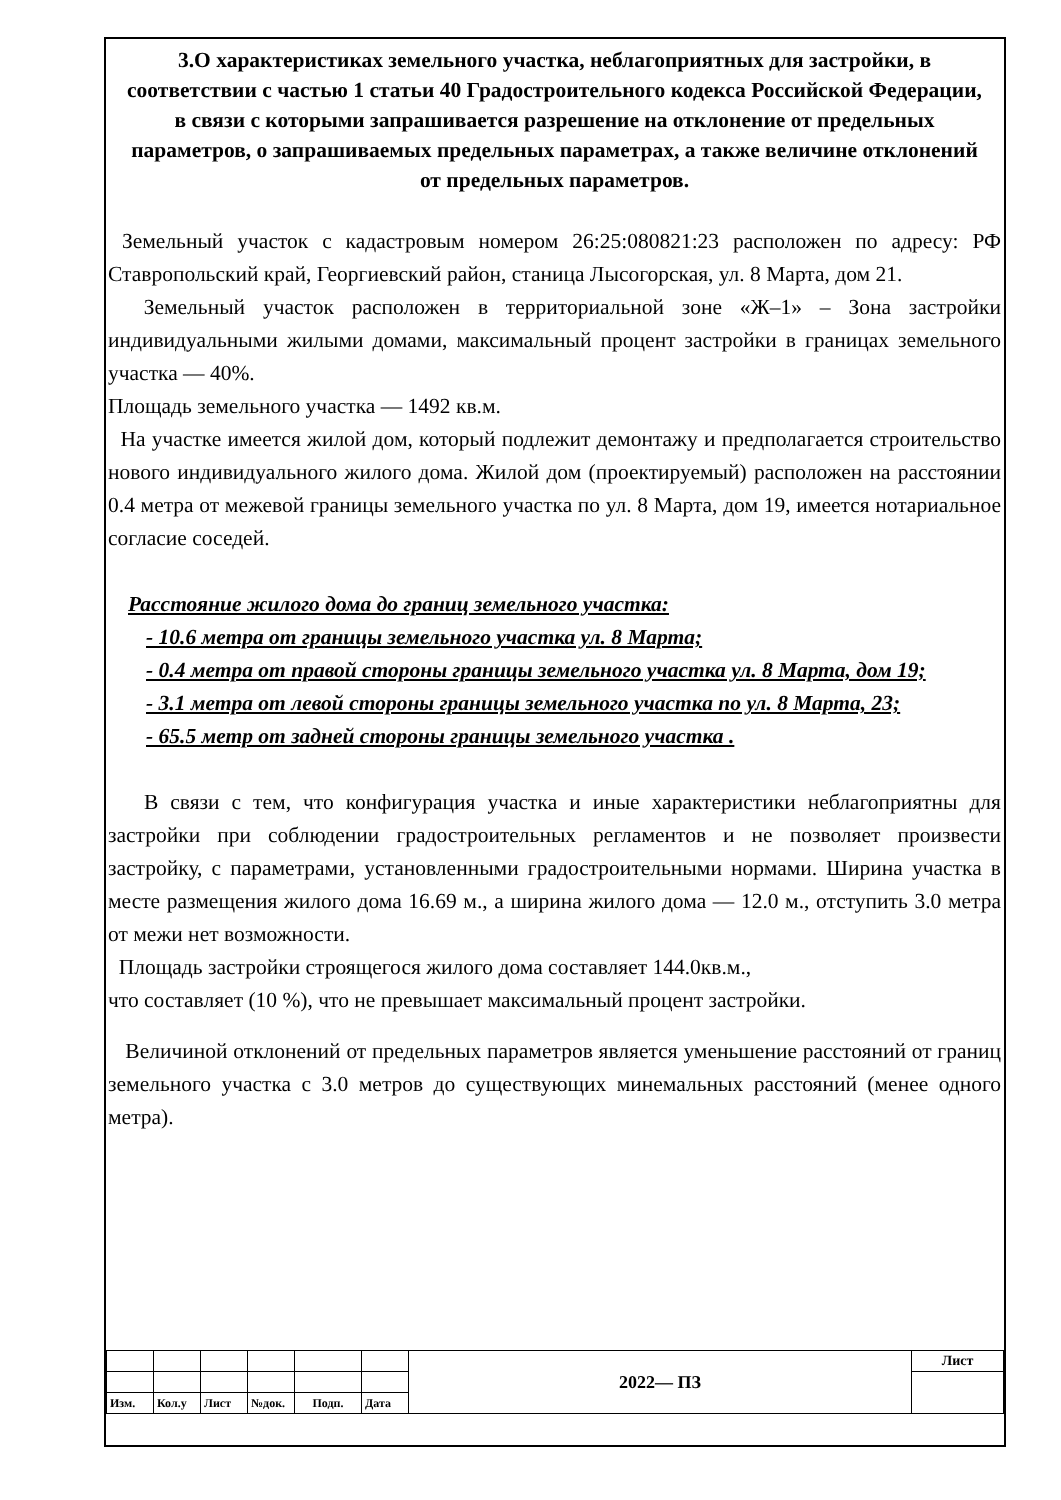3.О характеристиках земельного участка, неблагоприятных для застройки, в соответствии с частью 1 статьи 40 Градостроительного кодекса Российской Федерации, в связи с которыми запрашивается разрешение на отклонение от предельных параметров, о запрашиваемых предельных параметрах, а также величине отклонений от предельных параметров.
Земельный участок с кадастровым номером 26:25:080821:23 расположен по адресу: РФ Ставропольский край, Георгиевский район, станица Лысогорская, ул. 8 Марта, дом 21.
Земельный участок расположен в территориальной зоне «Ж–1» – Зона застройки индивидуальными жилыми домами, максимальный процент застройки в границах земельного участка — 40%.
Площадь земельного участка — 1492 кв.м.
На участке имеется жилой дом, который подлежит демонтажу и предполагается строительство нового индивидуального жилого дома. Жилой дом (проектируемый) расположен на расстоянии 0.4 метра от межевой границы земельного участка по ул. 8 Марта, дом 19, имеется нотариальное согласие соседей.
Расстояние жилого дома до границ земельного участка:
- 10.6 метра от границы земельного участка ул. 8 Марта;
- 0.4 метра от правой стороны границы земельного участка ул. 8 Марта, дом 19;
- 3.1 метра от левой стороны границы земельного участка по ул. 8 Марта, 23;
- 65.5 метр от задней стороны границы земельного участка .
В связи с тем, что конфигурация участка и иные характеристики неблагоприятны для застройки при соблюдении градостроительных регламентов и не позволяет произвести застройку, с параметрами, установленными градостроительными нормами. Ширина участка в месте размещения жилого дома 16.69 м., а ширина жилого дома — 12.0 м., отступить 3.0 метра от межи нет возможности.
Площадь застройки строящегося жилого дома составляет 144.0кв.м.,
что составляет (10 %), что не превышает максимальный процент застройки.
Величиной отклонений от предельных параметров является уменьшение расстояний от границ земельного участка с 3.0 метров до существующих минемальных расстояний (менее одного метра).
| | | | | | | 2022— ПЗ | Лист |
| Изм. | Кол.у | Лист | №док. | Подп. | Дата | | |